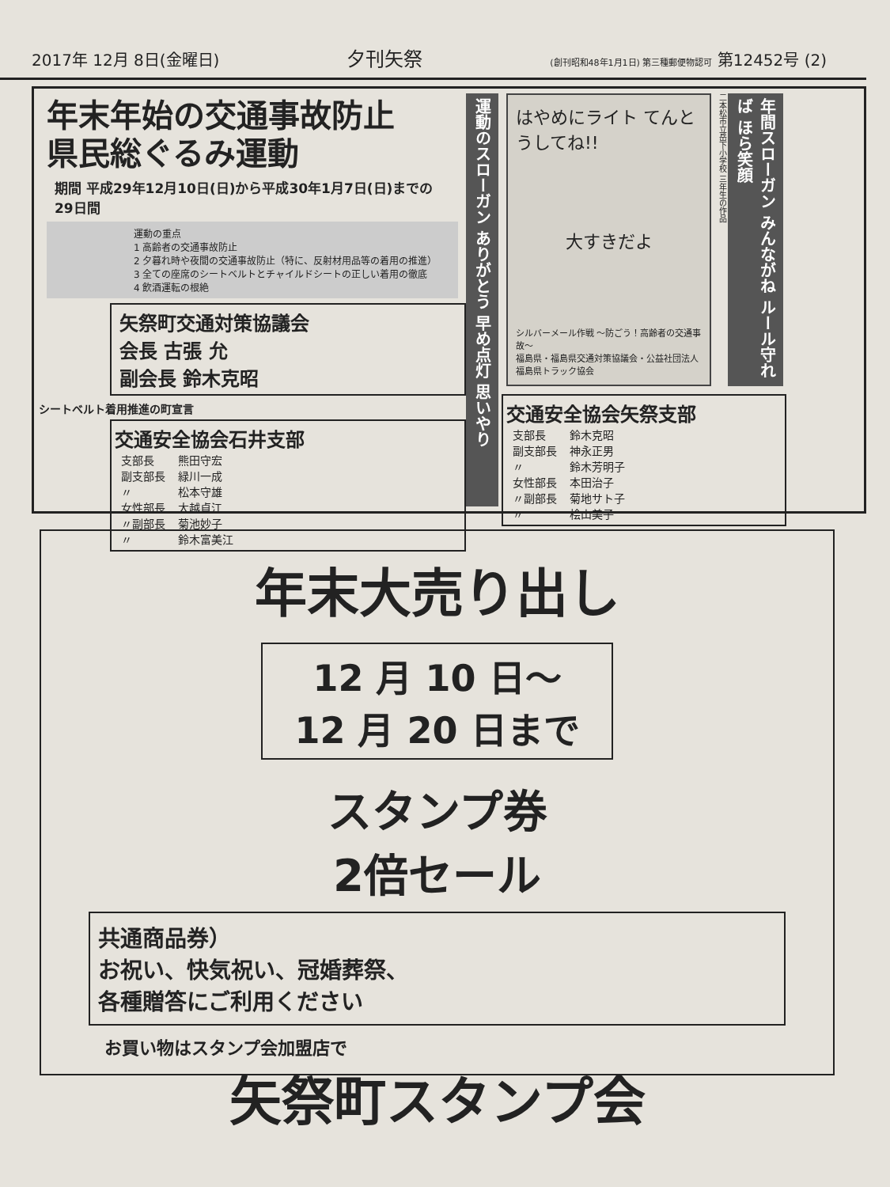2017年 12月 8日(金曜日) 夕刊矢祭 (創刊昭和48年1月1日) 第三種郵便物認可 第12452号 (2)
年末年始の交通事故防止
県民総ぐるみ運動
期間 平成29年12月10日(日)から平成30年1月7日(日)までの29日間
運動の重点
1 高齢者の交通事故防止
2 夕暮れ時や夜間の交通事故防止（特に、反射材用品等の着用の推進）
3 全ての座席のシートベルトとチャイルドシートの正しい着用の徹底
4 飲酒運転の根絶
矢祭町交通対策協議会
会長 古張 允
副会長 鈴木克昭
シートベルト着用推進の町宣言
交通安全協会石井支部
| 支部長 | 熊田守宏 |
| 副支部長 | 緑川一成 |
| 〃 | 松本守雄 |
| 女性部長 | 大越貞江 |
| 〃副部長 | 菊池妙子 |
| 〃 | 鈴木富美江 |
運動のスローガン ありがとう 早め点灯 思いやり
はやめにライト てんとうしてね!!
大すきだよ
シルバーメール作戦 〜防ごう！高齢者の交通事故〜
福島県・福島県交通対策協議会・公益社団法人福島県トラック協会
二本松市立岳下小学校 三年生の作品
年間スローガン みんながね ルール守れば ほら笑顔
交通安全協会矢祭支部
| 支部長 | 鈴木克昭 |
| 副支部長 | 神永正男 |
| 〃 | 鈴木芳明子 |
| 女性部長 | 本田治子 |
| 〃副部長 | 菊地サト子 |
| 〃 | 桧山美子 |
年末大売り出し
12 月 10 日〜
12 月 20 日まで
スタンプ券
2倍セール
共通商品券）
お祝い、快気祝い、冠婚葬祭、
各種贈答にご利用ください
お買い物はスタンプ会加盟店で
矢祭町スタンプ会